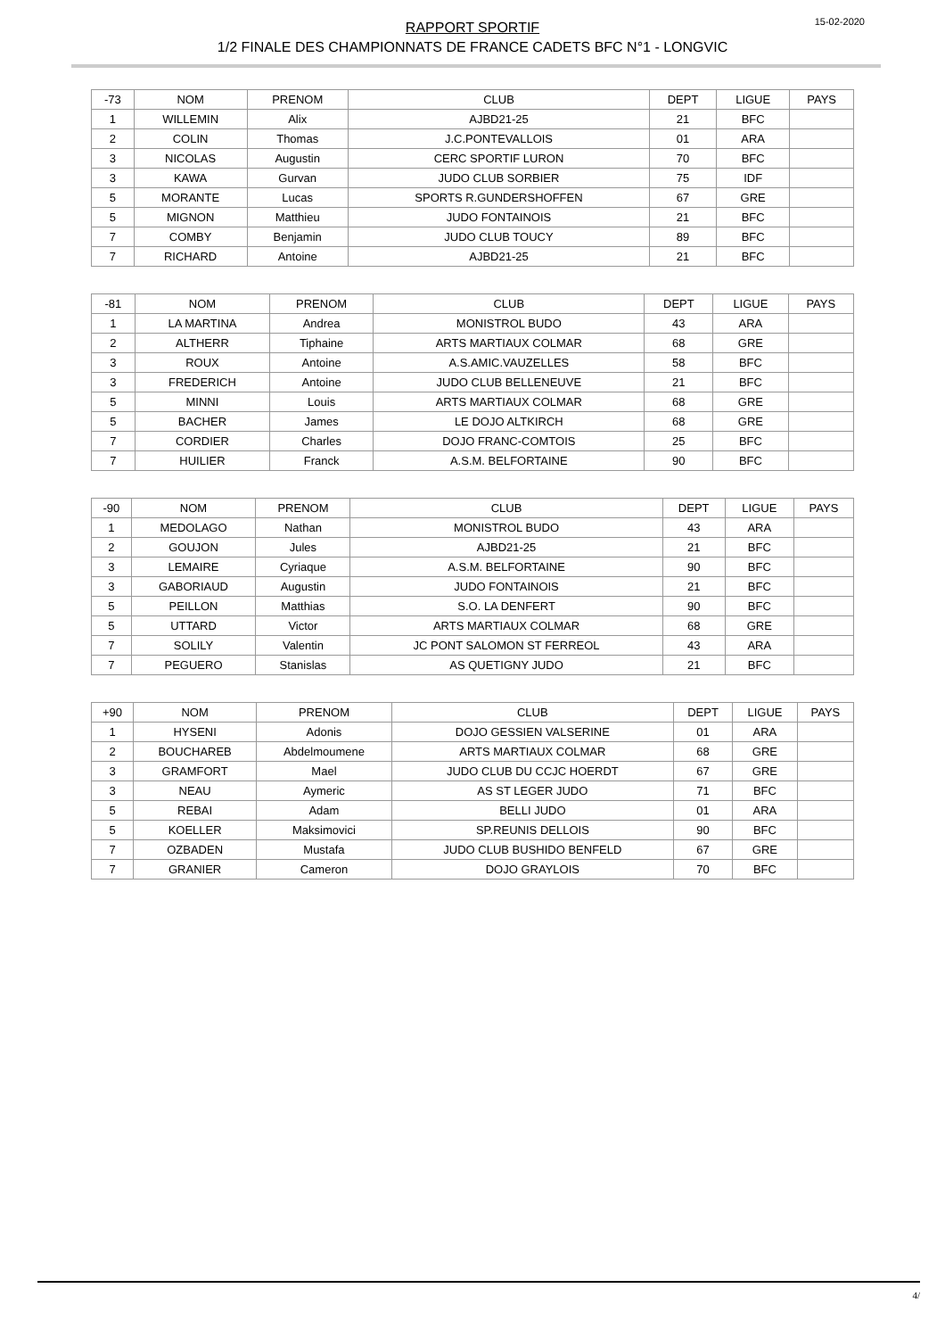RAPPORT SPORTIF
1/2 FINALE DES CHAMPIONNATS DE FRANCE CADETS BFC N°1 - LONGVIC
15-02-2020
| -73 | NOM | PRENOM | CLUB | DEPT | LIGUE | PAYS |
| --- | --- | --- | --- | --- | --- | --- |
| 1 | WILLEMIN | Alix | AJBD21-25 | 21 | BFC | |
| 2 | COLIN | Thomas | J.C.PONTEVALLOIS | 01 | ARA | |
| 3 | NICOLAS | Augustin | CERC SPORTIF LURON | 70 | BFC | |
| 3 | KAWA | Gurvan | JUDO CLUB SORBIER | 75 | IDF | |
| 5 | MORANTE | Lucas | SPORTS R.GUNDERSHOFFEN | 67 | GRE | |
| 5 | MIGNON | Matthieu | JUDO FONTAINOIS | 21 | BFC | |
| 7 | COMBY | Benjamin | JUDO CLUB TOUCY | 89 | BFC | |
| 7 | RICHARD | Antoine | AJBD21-25 | 21 | BFC | |
| -81 | NOM | PRENOM | CLUB | DEPT | LIGUE | PAYS |
| --- | --- | --- | --- | --- | --- | --- |
| 1 | LA MARTINA | Andrea | MONISTROL BUDO | 43 | ARA | |
| 2 | ALTHERR | Tiphaine | ARTS MARTIAUX COLMAR | 68 | GRE | |
| 3 | ROUX | Antoine | A.S.AMIC.VAUZELLES | 58 | BFC | |
| 3 | FREDERICH | Antoine | JUDO CLUB BELLENEUVE | 21 | BFC | |
| 5 | MINNI | Louis | ARTS MARTIAUX COLMAR | 68 | GRE | |
| 5 | BACHER | James | LE DOJO ALTKIRCH | 68 | GRE | |
| 7 | CORDIER | Charles | DOJO FRANC-COMTOIS | 25 | BFC | |
| 7 | HUILIER | Franck | A.S.M. BELFORTAINE | 90 | BFC | |
| -90 | NOM | PRENOM | CLUB | DEPT | LIGUE | PAYS |
| --- | --- | --- | --- | --- | --- | --- |
| 1 | MEDOLAGO | Nathan | MONISTROL BUDO | 43 | ARA | |
| 2 | GOUJON | Jules | AJBD21-25 | 21 | BFC | |
| 3 | LEMAIRE | Cyriaque | A.S.M. BELFORTAINE | 90 | BFC | |
| 3 | GABORIAUD | Augustin | JUDO FONTAINOIS | 21 | BFC | |
| 5 | PEILLON | Matthias | S.O. LA DENFERT | 90 | BFC | |
| 5 | UTTARD | Victor | ARTS MARTIAUX COLMAR | 68 | GRE | |
| 7 | SOLILY | Valentin | JC PONT SALOMON ST FERREOL | 43 | ARA | |
| 7 | PEGUERO | Stanislas | AS QUETIGNY JUDO | 21 | BFC | |
| +90 | NOM | PRENOM | CLUB | DEPT | LIGUE | PAYS |
| --- | --- | --- | --- | --- | --- | --- |
| 1 | HYSENI | Adonis | DOJO GESSIEN VALSERINE | 01 | ARA | |
| 2 | BOUCHAREB | Abdelmoumene | ARTS MARTIAUX COLMAR | 68 | GRE | |
| 3 | GRAMFORT | Mael | JUDO CLUB DU CCJC HOERDT | 67 | GRE | |
| 3 | NEAU | Aymeric | AS ST LEGER JUDO | 71 | BFC | |
| 5 | REBAI | Adam | BELLI JUDO | 01 | ARA | |
| 5 | KOELLER | Maksimovici | SP.REUNIS DELLOIS | 90 | BFC | |
| 7 | OZBADEN | Mustafa | JUDO CLUB BUSHIDO BENFELD | 67 | GRE | |
| 7 | GRANIER | Cameron | DOJO GRAYLOIS | 70 | BFC | |
4/